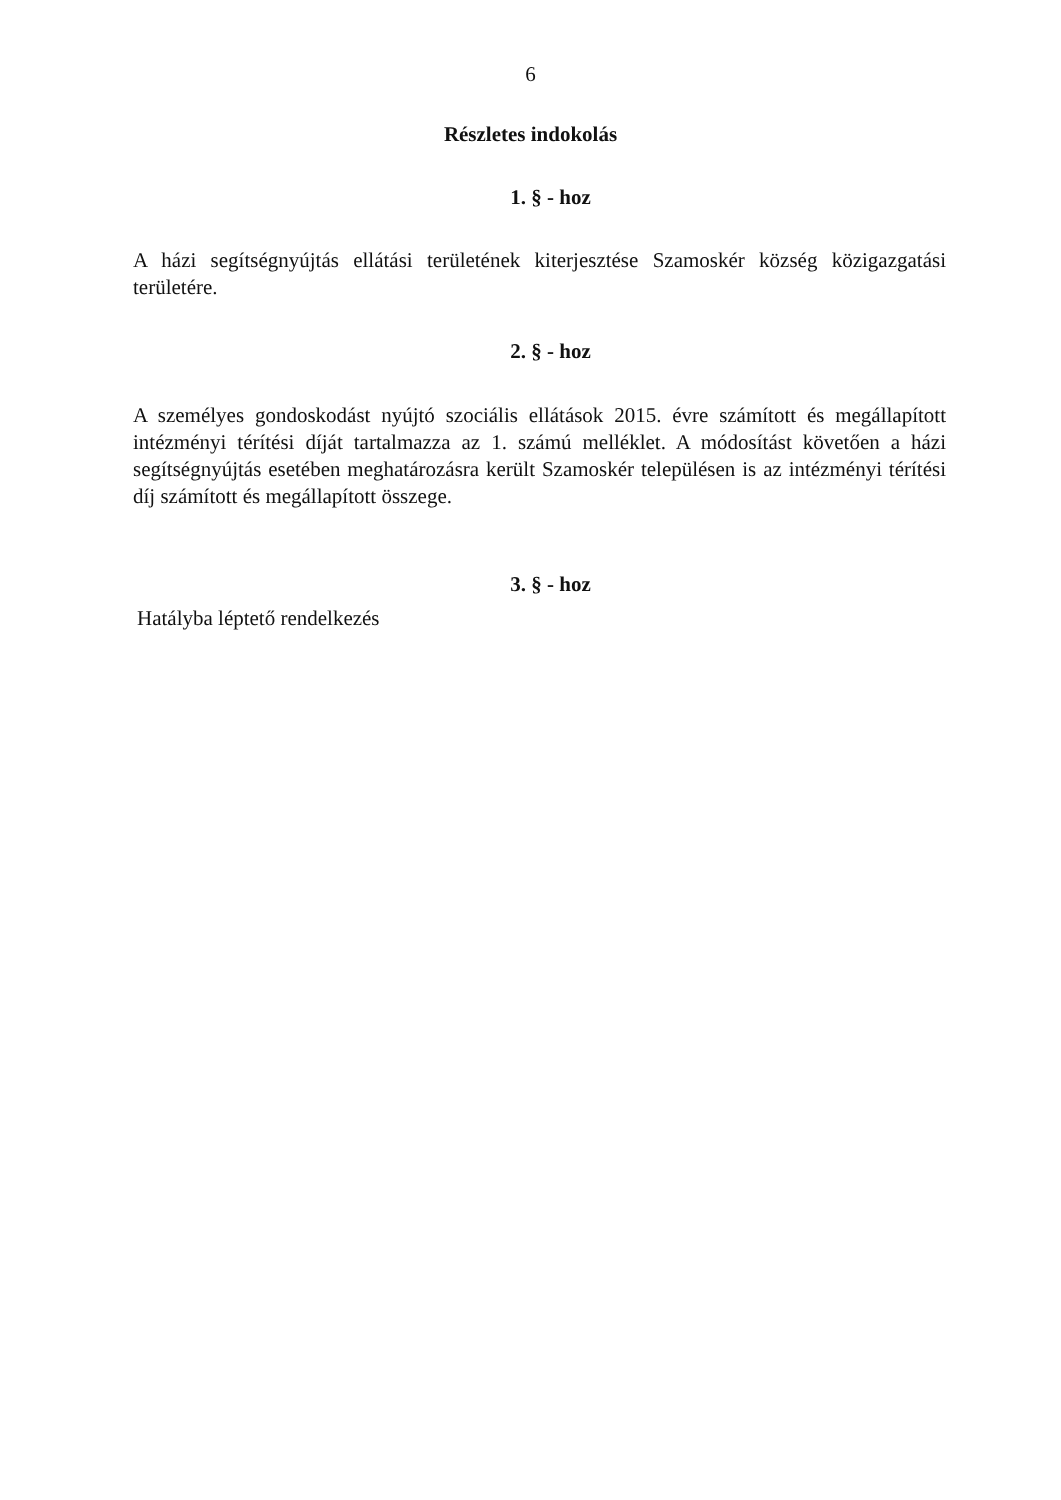6
Részletes indokolás
1. § - hoz
A házi segítségnyújtás ellátási területének kiterjesztése Szamoskér község közigazgatási területére.
2. § - hoz
A személyes gondoskodást nyújtó szociális ellátások 2015. évre számított és megállapított intézményi térítési díját tartalmazza az 1. számú melléklet. A módosítást követően a házi segítségnyújtás esetében meghatározásra került Szamoskér településen is az intézményi térítési díj számított és megállapított összege.
3. § - hoz
Hatályba léptető rendelkezés